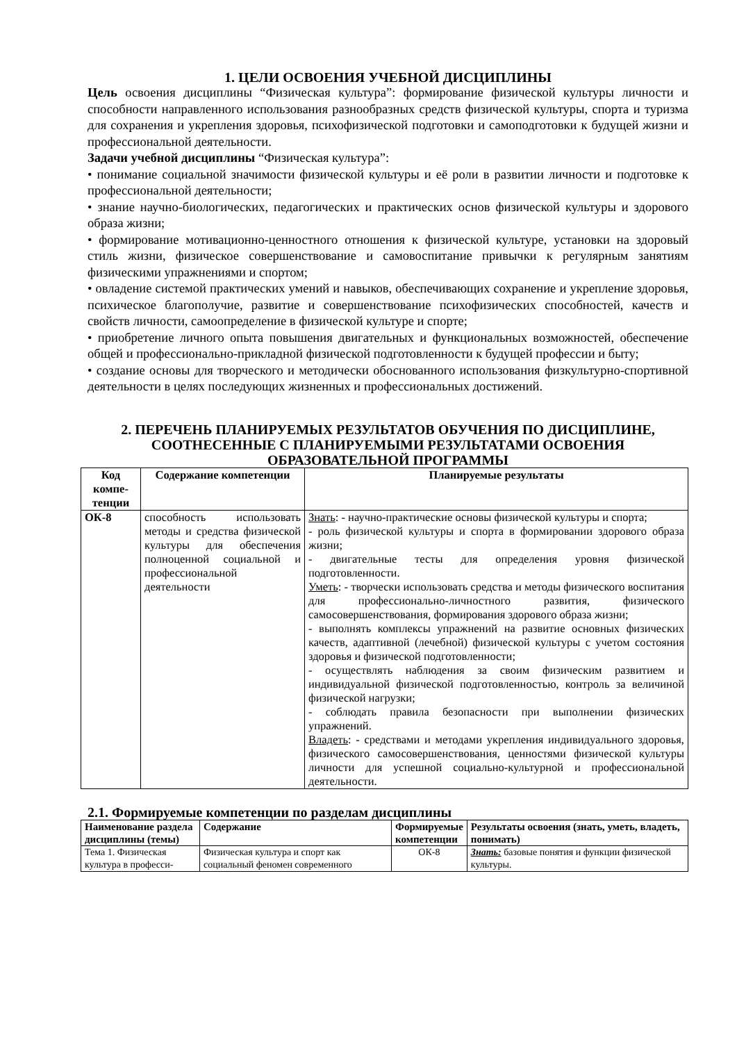1. ЦЕЛИ ОСВОЕНИЯ УЧЕБНОЙ ДИСЦИПЛИНЫ
Цель освоения дисциплины “Физическая культура”: формирование физической культуры личности и способности направленного использования разнообразных средств физической культуры, спорта и туризма для сохранения и укрепления здоровья, психофизической подготовки и самоподготовки к будущей жизни и профессиональной деятельности.
Задачи учебной дисциплины “Физическая культура”:
• понимание социальной значимости физической культуры и её роли в развитии личности и подготовке к профессиональной деятельности;
• знание научно-биологических, педагогических и практических основ физической культуры и здорового образа жизни;
• формирование мотивационно-ценностного отношения к физической культуре, установки на здоровый стиль жизни, физическое совершенствование и самовоспитание привычки к регулярным занятиям физическими упражнениями и спортом;
• овладение системой практических умений и навыков, обеспечивающих сохранение и укрепление здоровья, психическое благополучие, развитие и совершенствование психофизических способностей, качеств и свойств личности, самоопределение в физической культуре и спорте;
• приобретение личного опыта повышения двигательных и функциональных возможностей, обеспечение общей и профессионально-прикладной физической подготовленности к будущей профессии и быту;
• создание основы для творческого и методически обоснованного использования физкультурно-спортивной деятельности в целях последующих жизненных и профессиональных достижений.
2. ПЕРЕЧЕНЬ ПЛАНИРУЕМЫХ РЕЗУЛЬТАТОВ ОБУЧЕНИЯ ПО ДИСЦИПЛИНЕ, СООТНЕСЕННЫЕ С ПЛАНИРУЕМЫМИ РЕЗУЛЬТАТАМИ ОСВОЕНИЯ ОБРАЗОВАТЕЛЬНОЙ ПРОГРАММЫ
| Код компе-тенции | Содержание компетенции | Планируемые результаты |
| --- | --- | --- |
| ОК-8 | способность использовать методы и средства физической культуры для обеспечения полноценной социальной и профессиональной деятельности | Знать : - научно-практические основы физической культуры и спорта; - роль физической культуры и спорта в формировании здорового образа жизни; - двигательные тесты для определения уровня физической подготовленности. Уметь : - творчески использовать средства и методы физического воспитания для профессионально-личностного развития, физического самосовершенствования, формирования здорового образа жизни; - выполнять комплексы упражнений на развитие основных физических качеств, адаптивной (лечебной) физической культуры с учетом состояния здоровья и физической подготовленности; - осуществлять наблюдения за своим физическим развитием и индивидуальной физической подготовленностью, контроль за величиной физической нагрузки; - соблюдать правила безопасности при выполнении физических упражнений. Владеть : - средствами и методами укрепления индивидуального здоровья, физического самосовершенствования, ценностями физической культуры личности для успешной социально-культурной и профессиональной деятельности. |
2.1. Формируемые компетенции по разделам дисциплины
| Наименование раздела дисциплины (темы) | Содержание | Формируемые компетенции | Результаты освоения (знать, уметь, владеть, понимать) |
| --- | --- | --- | --- |
| Тема 1. Физическая культура в професси- | Физическая культура и спорт как социальный феномен современного | ОК-8 | Знать: базовые понятия и функции физической культуры. |